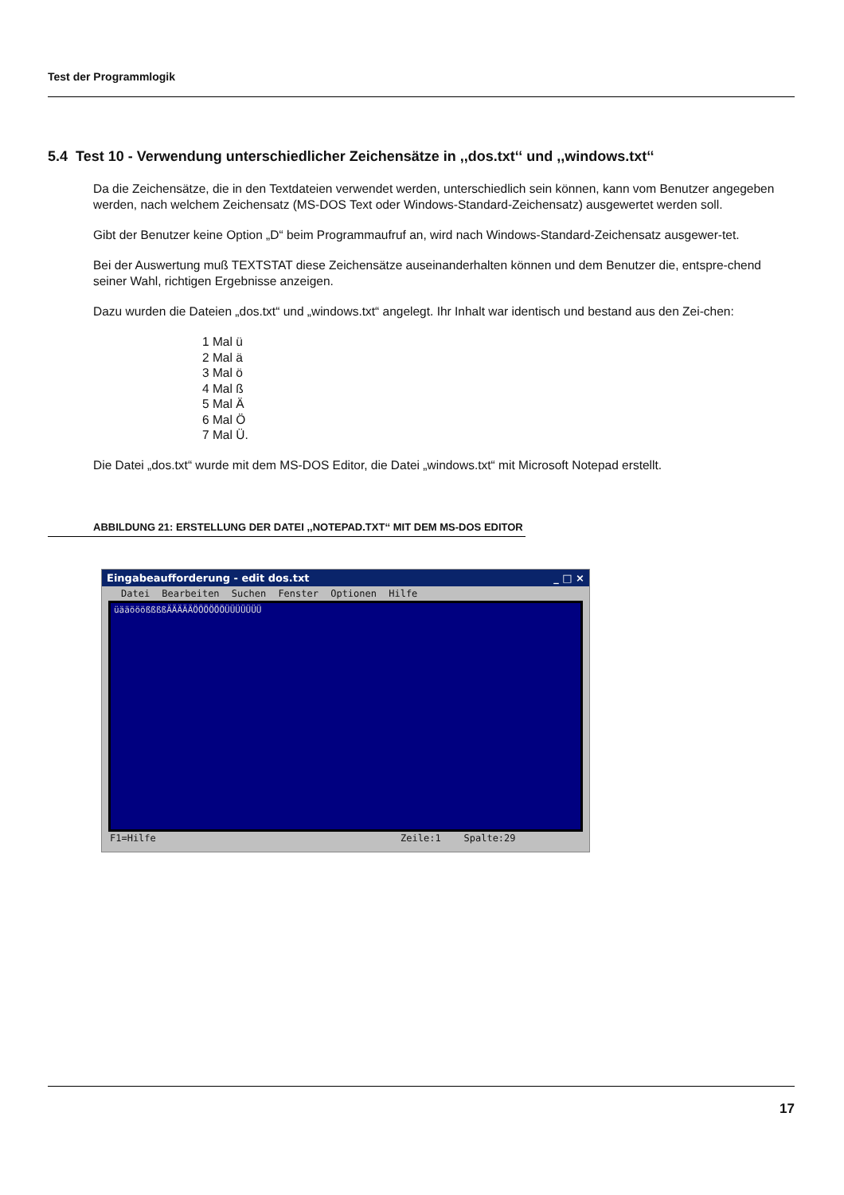Test der Programmlogik
5.4 Test 10 - Verwendung unterschiedlicher Zeichensätze in ,,dos.txt‘‘ und ,,windows.txt‘‘
Da die Zeichensätze, die in den Textdateien verwendet werden, unterschiedlich sein können, kann vom Benutzer angegeben werden, nach welchem Zeichensatz (MS-DOS Text oder Windows-Standard-Zeichensatz) ausgewertet werden soll.
Gibt der Benutzer keine Option „D“ beim Programmaufruf an, wird nach Windows-Standard-Zeichensatz ausgewer-tet.
Bei der Auswertung muß TEXTSTAT diese Zeichensätze auseinanderhalten können und dem Benutzer die, entspre-chend seiner Wahl, richtigen Ergebnisse anzeigen.
Dazu wurden die Dateien „dos.txt“ und „windows.txt“ angelegt. Ihr Inhalt war identisch und bestand aus den Zei-chen:
1 Mal ü
2 Mal ä
3 Mal ö
4 Mal ß
5 Mal Ä
6 Mal Ö
7 Mal Ü.
Die Datei „dos.txt“ wurde mit dem MS-DOS Editor, die Datei „windows.txt“ mit Microsoft Notepad erstellt.
ABBILDUNG 21: ERSTELLUNG DER DATEI ,,NOTEPAD.TXT‘‘ MIT DEM MS-DOS EDITOR
Eingabeaufforderung - edit dos.txt _ □ ×
Datei Bearbeiten Suchen Fenster Optionen Hilfe
üääööößßßßÄÄÄÄÄÖÖÖÖÖÖÜÜÜÜÜÜÜ
F1=Hilfe Zeile:1 Spalte:29
17